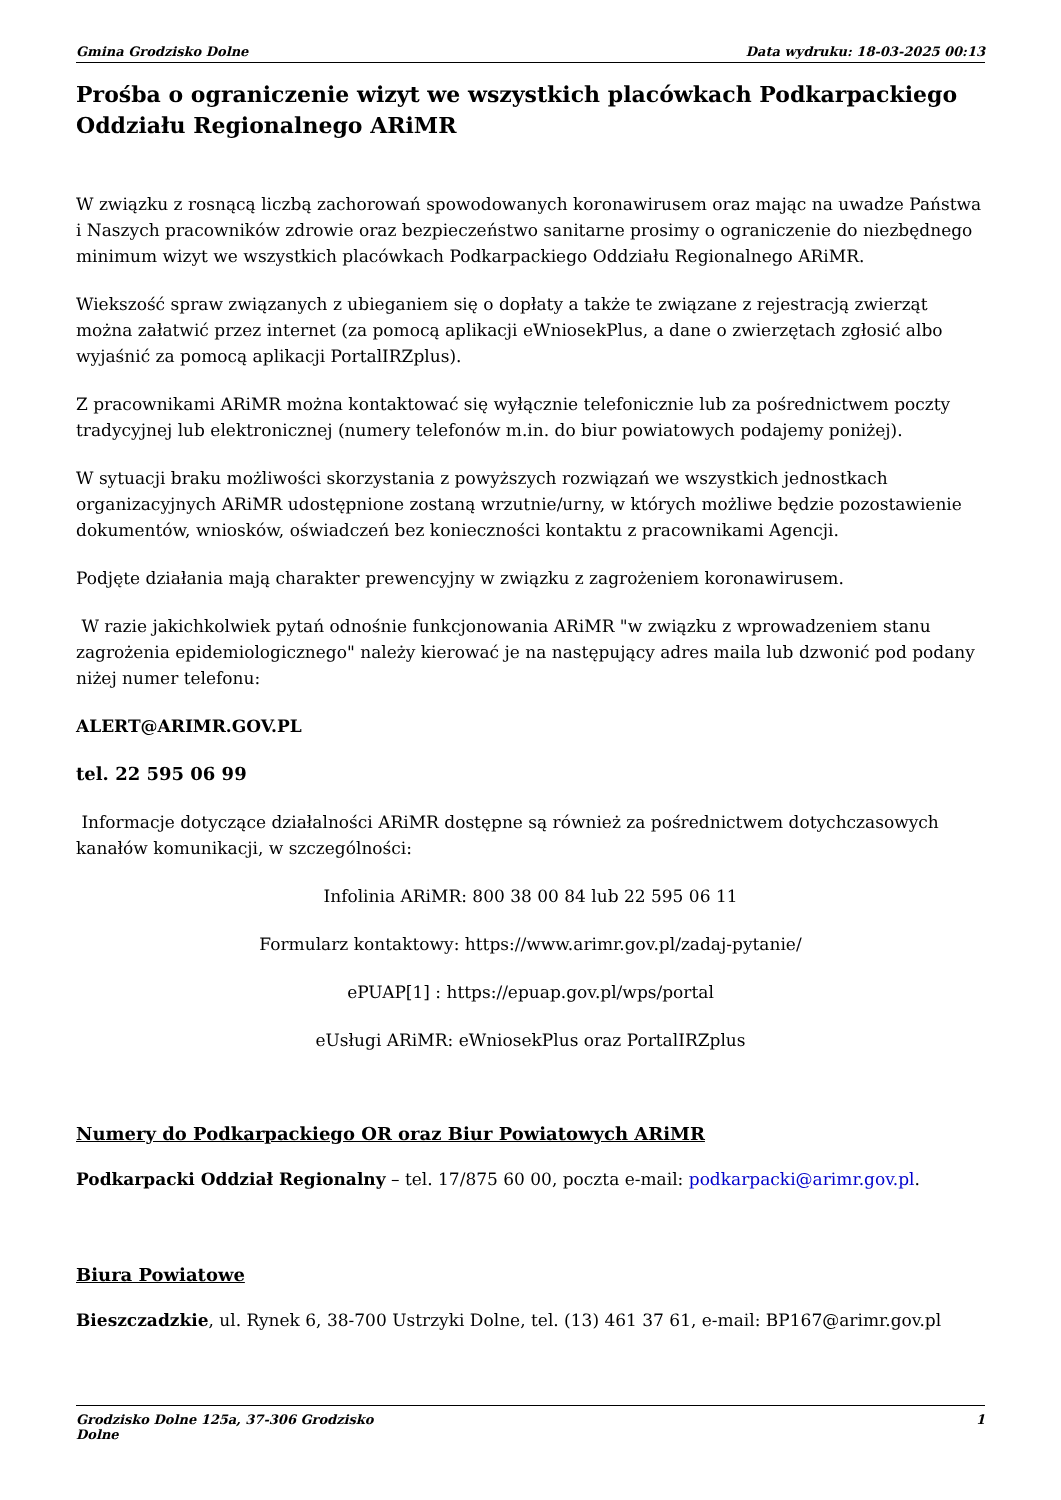Gmina Grodzisko Dolne Data wydruku: 18-03-2025 00:13
Prośba o ograniczenie wizyt we wszystkich placówkach Podkarpackiego Oddziału Regionalnego ARiMR
W związku z rosnącą liczbą zachorowań spowodowanych koronawirusem oraz mając na uwadze Państwa i Naszych pracowników zdrowie oraz bezpieczeństwo sanitarne prosimy o ograniczenie do niezbędnego minimum wizyt we wszystkich placówkach Podkarpackiego Oddziału Regionalnego ARiMR.
Wiekszość spraw związanych z ubieganiem się o dopłaty a także te związane z rejestracją zwierząt można załatwić przez internet (za pomocą aplikacji eWniosekPlus, a dane o zwierzętach zgłosić albo wyjaśnić za pomocą aplikacji PortalIRZplus).
Z pracownikami ARiMR można kontaktować się wyłącznie telefonicznie lub za pośrednictwem poczty tradycyjnej lub elektronicznej (numery telefonów m.in. do biur powiatowych podajemy poniżej).
W sytuacji braku możliwości skorzystania z powyższych rozwiązań we wszystkich jednostkach organizacyjnych ARiMR udostępnione zostaną wrzutnie/urny, w których możliwe będzie pozostawienie dokumentów, wniosków, oświadczeń bez konieczności kontaktu z pracownikami Agencji.
Podjęte działania mają charakter prewencyjny w związku z zagrożeniem koronawirusem.
W razie jakichkolwiek pytań odnośnie funkcjonowania ARiMR "w związku z wprowadzeniem stanu zagrożenia epidemiologicznego" należy kierować je na następujący adres maila lub dzwonić pod podany niżej numer telefonu:
ALERT@ARIMR.GOV.PL
tel. 22 595 06 99
Informacje dotyczące działalności ARiMR dostępne są również za pośrednictwem dotychczasowych kanałów komunikacji, w szczególności:
Infolinia ARiMR: 800 38 00 84 lub 22 595 06 11
Formularz kontaktowy: https://www.arimr.gov.pl/zadaj-pytanie/
ePUAP[1] : https://epuap.gov.pl/wps/portal
eUsługi ARiMR: eWniosekPlus oraz PortalIRZplus
Numery do Podkarpackiego OR oraz Biur Powiatowych ARiMR
Podkarpacki Oddział Regionalny – tel. 17/875 60 00, poczta e-mail: podkarpacki@arimr.gov.pl.
Biura Powiatowe
Bieszczadzkie, ul. Rynek 6, 38-700 Ustrzyki Dolne, tel. (13) 461 37 61, e-mail: BP167@arimr.gov.pl
Grodzisko Dolne 125a, 37-306 Grodzisko
Dolne 1